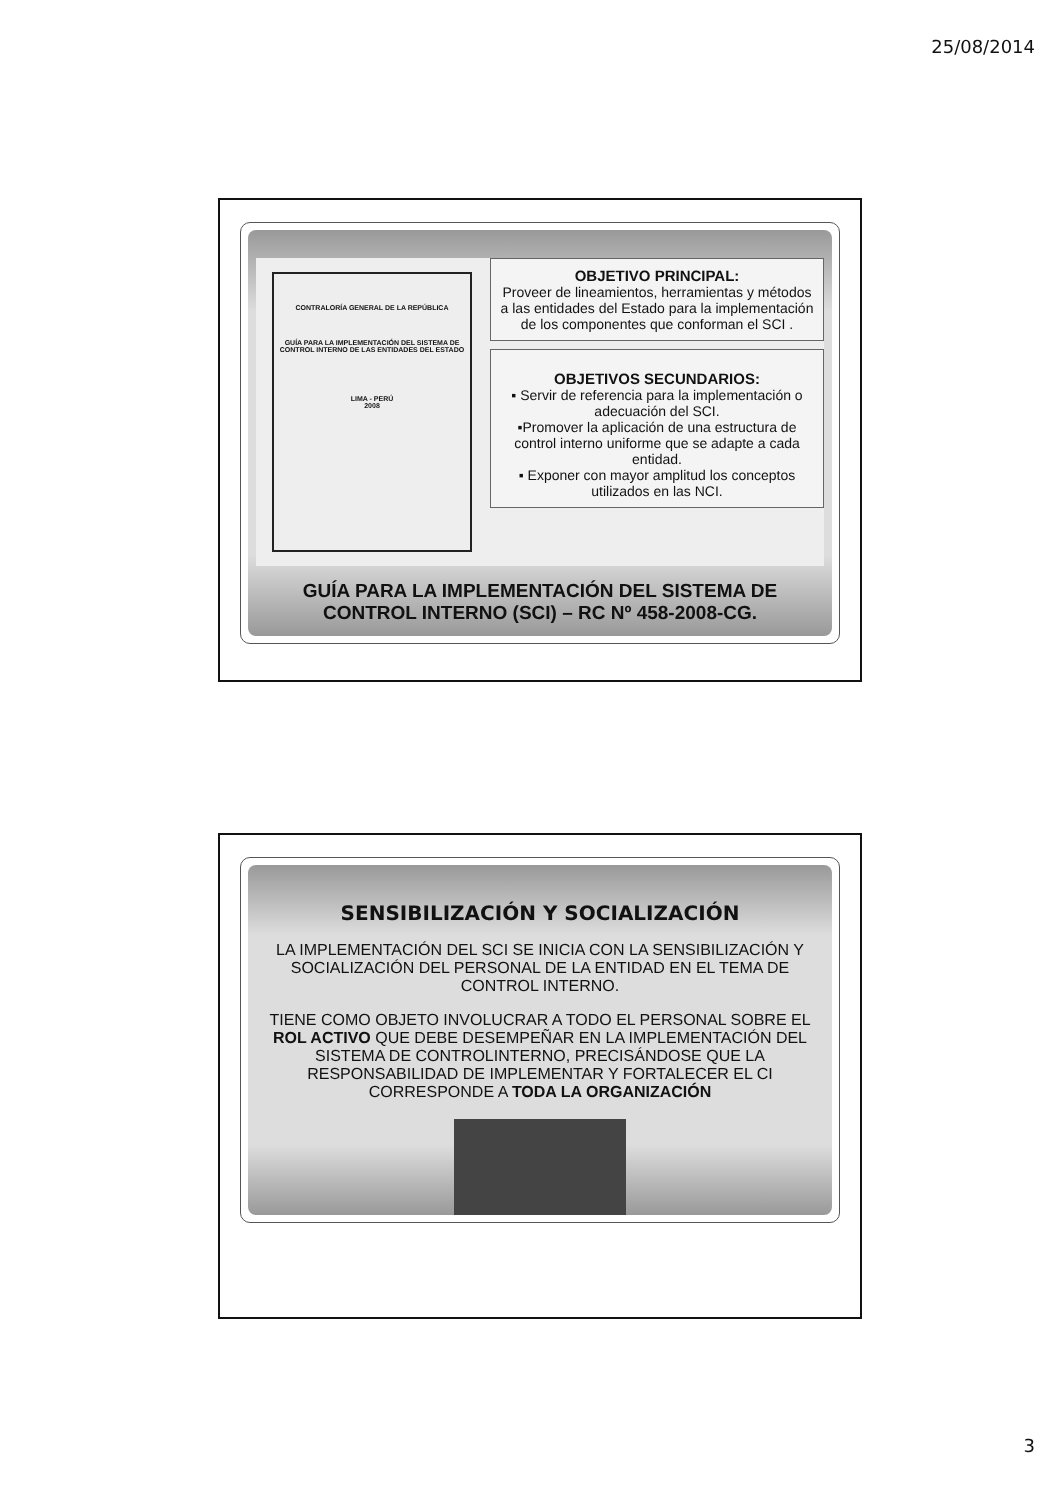25/08/2014
CONTRALORÍA GENERAL DE LA REPÚBLICA
GUÍA PARA LA IMPLEMENTACIÓN DEL SISTEMA DE CONTROL INTERNO DE LAS ENTIDADES DEL ESTADO
LIMA - PERÚ
2008
OBJETIVO PRINCIPAL:
Proveer de lineamientos, herramientas y métodos a las entidades del Estado para la implementación de los componentes que conforman el SCI .
OBJETIVOS SECUNDARIOS:
▪ Servir de referencia para la implementación o adecuación del SCI.
▪Promover la aplicación de una estructura de control interno uniforme que se adapte a cada entidad.
▪ Exponer con mayor amplitud los conceptos utilizados en las NCI.
GUÍA PARA LA IMPLEMENTACIÓN DEL SISTEMA DE CONTROL INTERNO (SCI) – RC Nº 458-2008-CG.
SENSIBILIZACIÓN Y SOCIALIZACIÓN
LA IMPLEMENTACIÓN DEL SCI SE INICIA CON LA SENSIBILIZACIÓN Y SOCIALIZACIÓN DEL PERSONAL DE LA ENTIDAD EN EL TEMA DE CONTROL INTERNO.
TIENE COMO OBJETO INVOLUCRAR A TODO EL PERSONAL SOBRE EL ROL ACTIVO QUE DEBE DESEMPEÑAR EN LA IMPLEMENTACIÓN DEL SISTEMA DE CONTROLINTERNO, PRECISÁNDOSE QUE LA RESPONSABILIDAD DE IMPLEMENTAR Y FORTALECER EL CI CORRESPONDE A TODA LA ORGANIZACIÓN
3